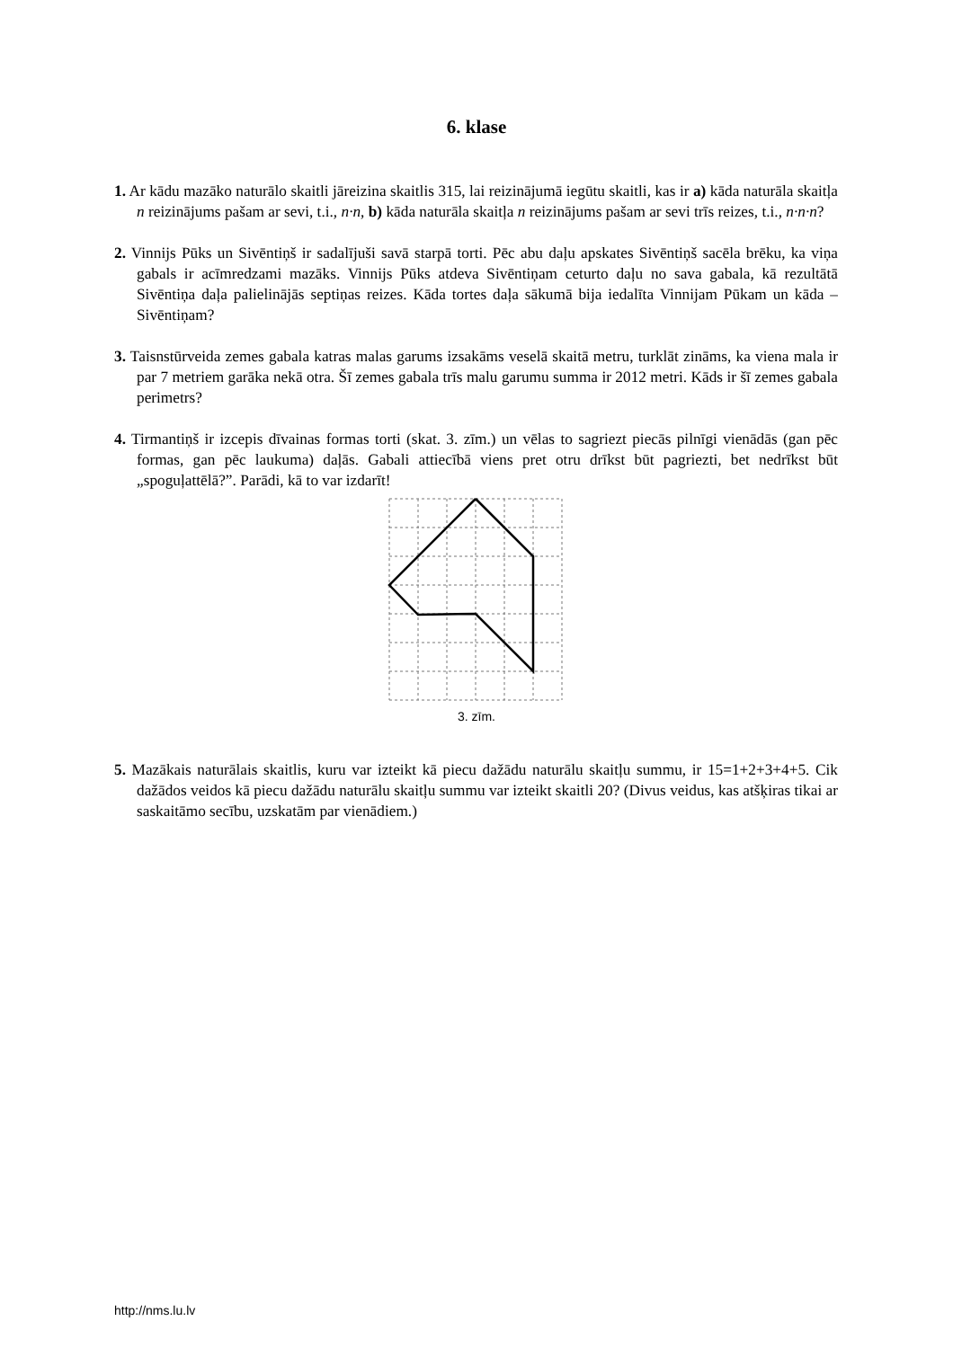6. klase
1. Ar kādu mazāko naturālo skaitli jāreizina skaitlis 315, lai reizinājumā iegūtu skaitli, kas ir a) kāda naturāla skaitļa n reizinājums pašam ar sevi, t.i., n·n, b) kāda naturāla skaitļa n reizinājums pašam ar sevi trīs reizes, t.i., n·n·n?
2. Vinnijs Pūks un Sivēntiņš ir sadalījuši savā starpā torti. Pēc abu daļu apskates Sivēntiņš sacēla brēku, ka viņa gabals ir acīmredzami mazāks. Vinnijs Pūks atdeva Sivēntiņam ceturto daļu no sava gabala, kā rezultātā Sivēntiņa daļa palielinājās septiņas reizes. Kāda tortes daļa sākumā bija iedalīta Vinnijam Pūkam un kāda – Sivēntiņam?
3. Taisnstūrveida zemes gabala katras malas garums izsakāms veselā skaitā metru, turklāt zināms, ka viena mala ir par 7 metriem garāka nekā otra. Šī zemes gabala trīs malu garumu summa ir 2012 metri. Kāds ir šī zemes gabala perimetrs?
4. Tirmantiņš ir izcepis dīvainas formas torti (skat. 3. zīm.) un vēlas to sagriezt piecās pilnīgi vienādās (gan pēc formas, gan pēc laukuma) daļās. Gabali attiecībā viens pret otru drīkst būt pagriezti, bet nedrīkst būt „spoguļattēlā?”. Parādi, kā to var izdarīt!
3. zīm.
5. Mazākais naturālais skaitlis, kuru var izteikt kā piecu dažādu naturālu skaitļu summu, ir 15=1+2+3+4+5. Cik dažādos veidos kā piecu dažādu naturālu skaitļu summu var izteikt skaitli 20? (Divus veidus, kas atšķiras tikai ar saskaitāmo secību, uzskatām par vienādiem.)
http://nms.lu.lv